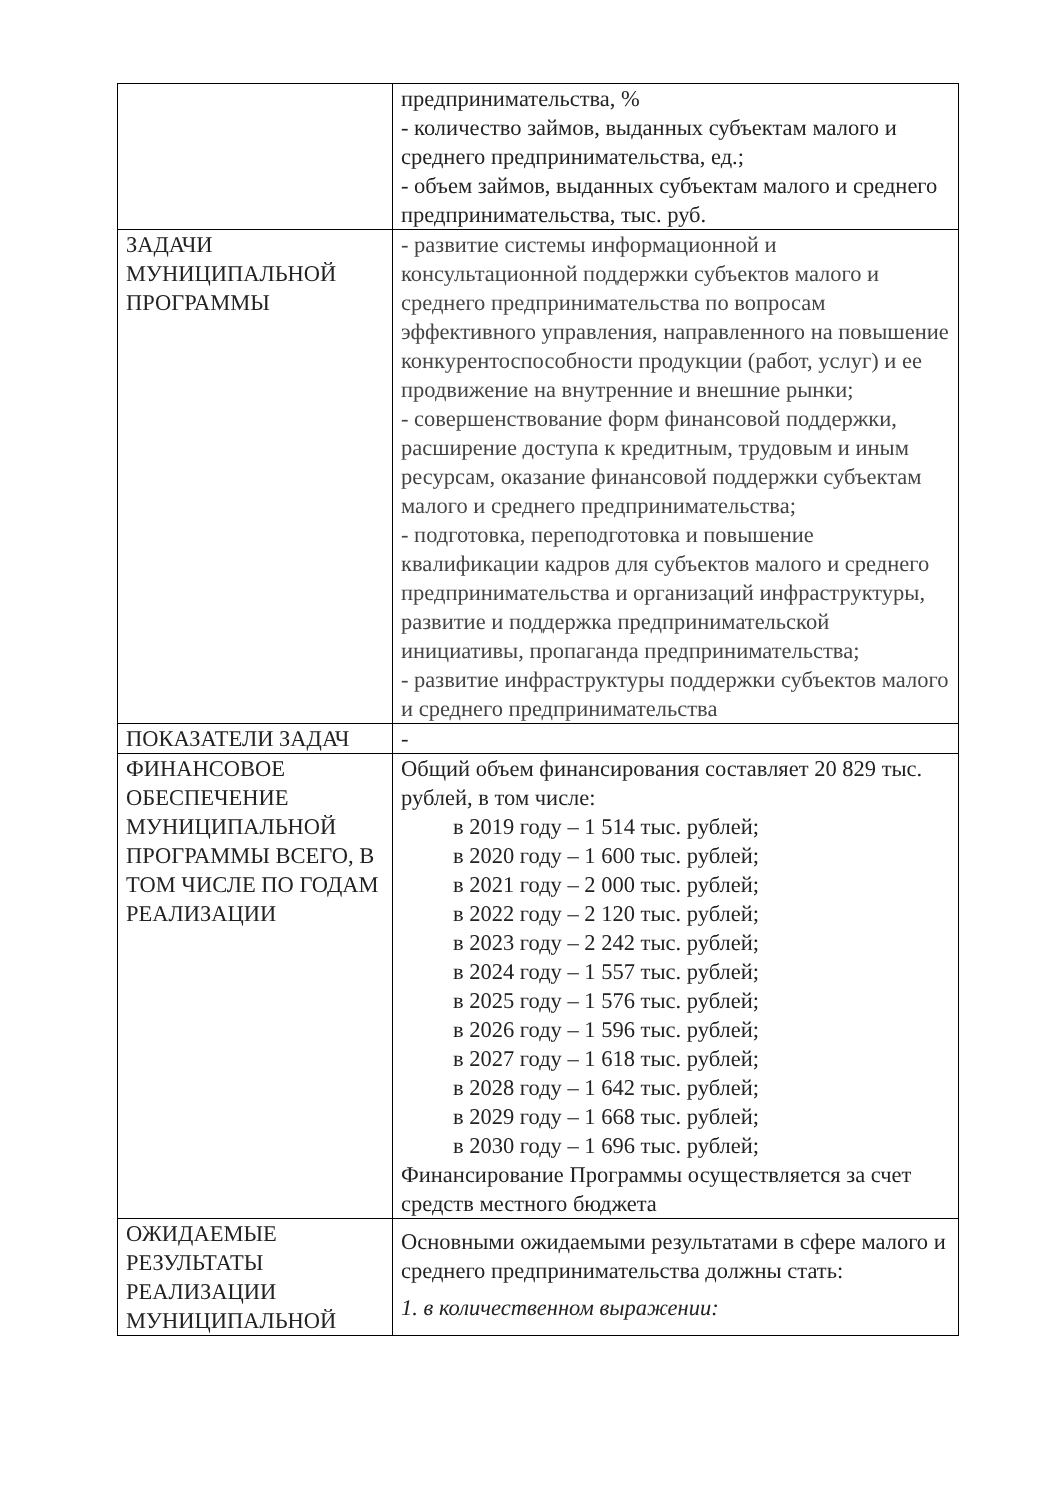| | предпринимательства, % - количество займов, выданных субъектам малого и среднего предпринимательства, ед.; - объем займов, выданных субъектам малого и среднего предпринимательства, тыс. руб. |
| ЗАДАЧИ МУНИЦИПАЛЬНОЙ ПРОГРАММЫ | - развитие системы информационной и консультационной поддержки субъектов малого и среднего предпринимательства по вопросам эффективного управления, направленного на повышение конкурентоспособности продукции (работ, услуг) и ее продвижение на внутренние и внешние рынки; - совершенствование форм финансовой поддержки, расширение доступа к кредитным, трудовым и иным ресурсам, оказание финансовой поддержки субъектам малого и среднего предпринимательства; - подготовка, переподготовка и повышение квалификации кадров для субъектов малого и среднего предпринимательства и организаций инфраструктуры, развитие и поддержка предпринимательской инициативы, пропаганда предпринимательства; - развитие инфраструктуры поддержки субъектов малого и среднего предпринимательства |
| ПОКАЗАТЕЛИ ЗАДАЧ | - |
| ФИНАНСОВОЕ ОБЕСПЕЧЕНИЕ МУНИЦИПАЛЬНОЙ ПРОГРАММЫ ВСЕГО, В ТОМ ЧИСЛЕ ПО ГОДАМ РЕАЛИЗАЦИИ | Общий объем финансирования составляет 20 829 тыс. рублей, в том числе: в 2019 году – 1 514 тыс. рублей; в 2020 году – 1 600 тыс. рублей; в 2021 году – 2 000 тыс. рублей; в 2022 году – 2 120 тыс. рублей; в 2023 году – 2 242 тыс. рублей; в 2024 году – 1 557 тыс. рублей; в 2025 году – 1 576 тыс. рублей; в 2026 году – 1 596 тыс. рублей; в 2027 году – 1 618 тыс. рублей; в 2028 году – 1 642 тыс. рублей; в 2029 году – 1 668 тыс. рублей; в 2030 году – 1 696 тыс. рублей; Финансирование Программы осуществляется за счет средств местного бюджета |
| ОЖИДАЕМЫЕ РЕЗУЛЬТАТЫ РЕАЛИЗАЦИИ МУНИЦИПАЛЬНОЙ | Основными ожидаемыми результатами в сфере малого и среднего предпринимательства должны стать: 1. в количественном выражении: |